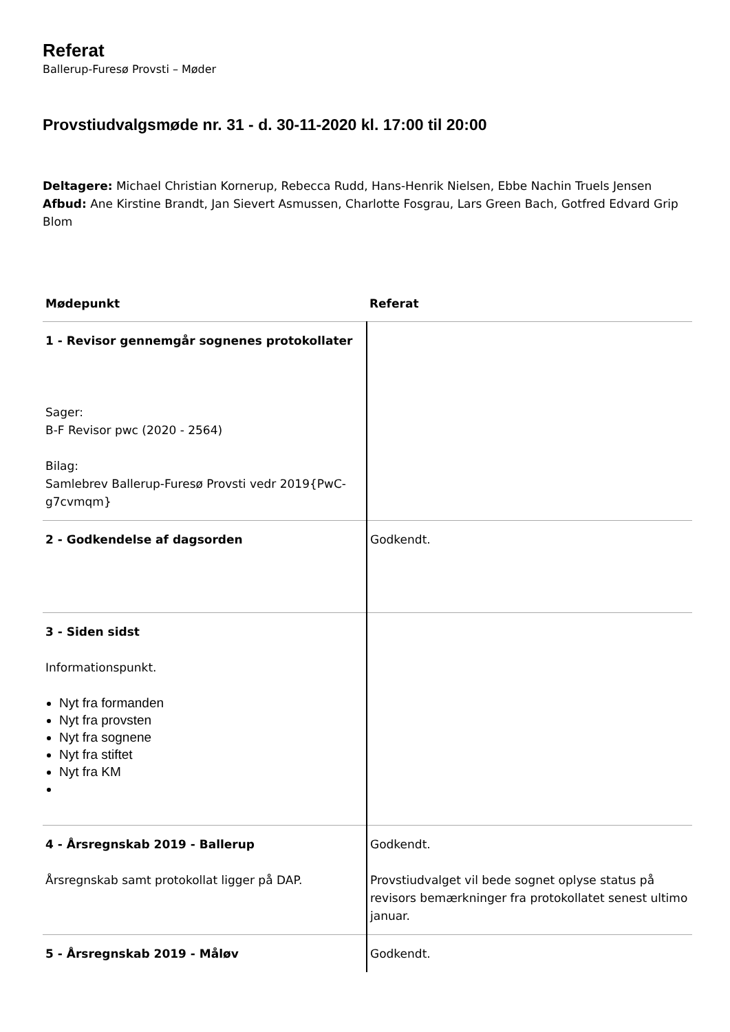Referat
Ballerup-Furesø Provsti – Møder
Provstiudvalgsmøde nr. 31 - d. 30-11-2020 kl. 17:00 til 20:00
Deltagere: Michael Christian Kornerup, Rebecca Rudd, Hans-Henrik Nielsen, Ebbe Nachin Truels Jensen
Afbud: Ane Kirstine Brandt, Jan Sievert Asmussen, Charlotte Fosgrau, Lars Green Bach, Gotfred Edvard Grip Blom
| Mødepunkt | Referat |
| --- | --- |
| 1 - Revisor gennemgår sognenes protokollater Sager: B-F Revisor pwc (2020 - 2564) Bilag: Samlebrev Ballerup-Furesø Provsti vedr 2019{PwC-g7cvmqm} | |
| 2 - Godkendelse af dagsorden | Godkendt. |
| 3 - Siden sidst Informationspunkt. Nyt fra formanden Nyt fra provsten Nyt fra sognene Nyt fra stiftet Nyt fra KM | |
| 4 - Årsregnskab 2019 - Ballerup Årsregnskab samt protokollat ligger på DAP. | Godkendt. Provstiudvalget vil bede sognet oplyse status på revisors bemærkninger fra protokollatet senest ultimo januar. |
| 5 - Årsregnskab 2019 - Måløv | Godkendt. |